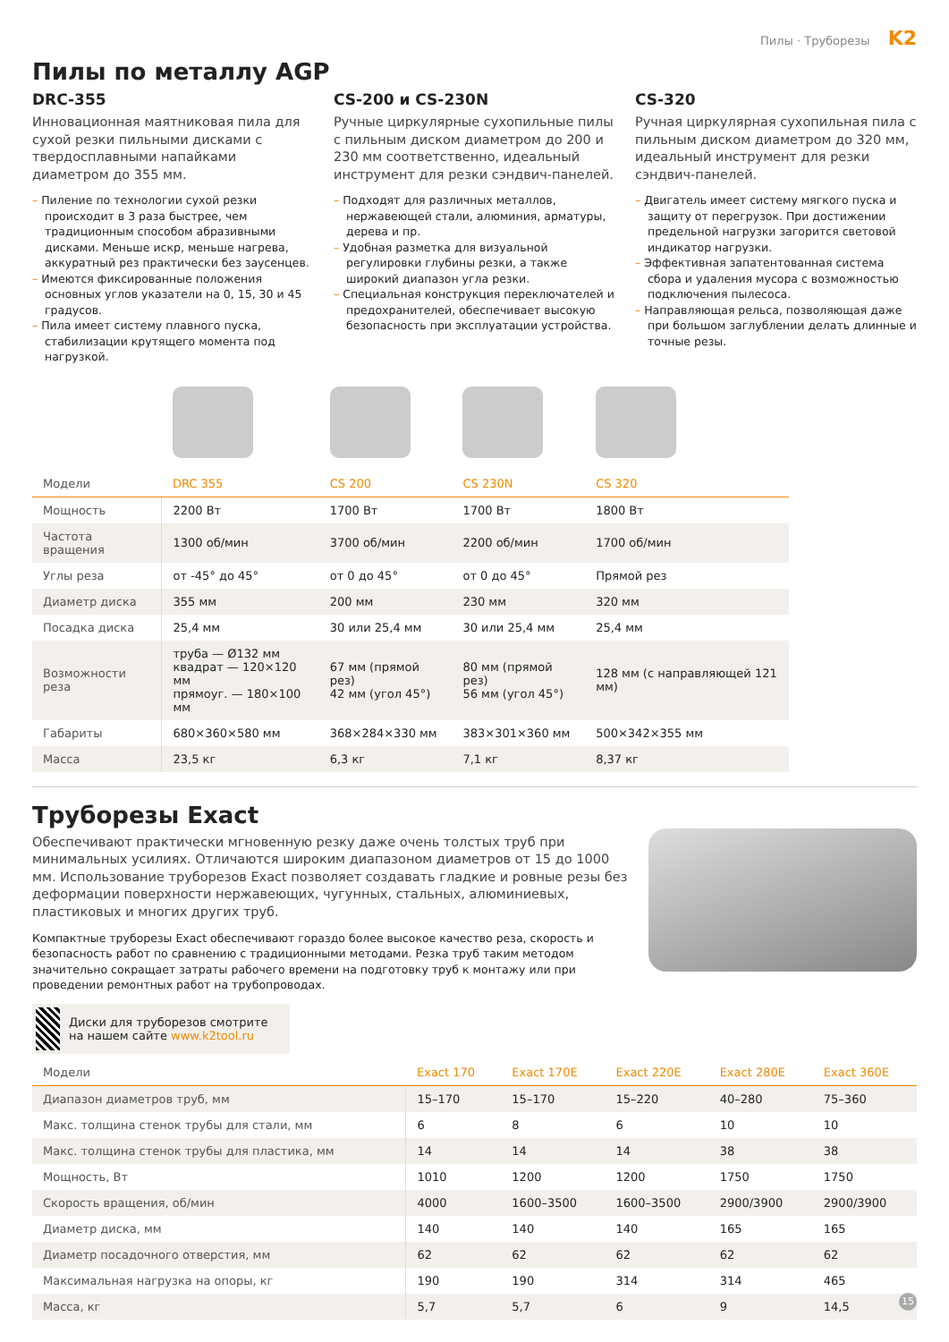Пилы · Труборезы K2
Пилы по металлу AGP
DRC-355
Инновационная маятниковая пила для сухой резки пильными дисками с твердосплавными напайками диаметром до 355 мм.
– Пиление по технологии сухой резки происходит в 3 раза быстрее, чем традиционным способом абразивными дисками. Меньше искр, меньше нагрева, аккуратный рез практически без заусенцев.
– Имеются фиксированные положения основных углов указатели на 0, 15, 30 и 45 градусов.
– Пила имеет систему плавного пуска, стабилизации крутящего момента под нагрузкой.
CS-200 и CS-230N
Ручные циркулярные сухопильные пилы с пильным диском диаметром до 200 и 230 мм соответственно, идеальный инструмент для резки сэндвич-панелей.
– Подходят для различных металлов, нержавеющей стали, алюминия, арматуры, дерева и пр.
– Удобная разметка для визуальной регулировки глубины резки, а также широкий диапазон угла резки.
– Специальная конструкция переключателей и предохранителей, обеспечивает высокую безопасность при эксплуатации устройства.
CS-320
Ручная циркулярная сухопильная пила с пильным диском диаметром до 320 мм, идеальный инструмент для резки сэндвич-панелей.
– Двигатель имеет систему мягкого пуска и защиту от перегрузок. При достижении предельной нагрузки загорится световой индикатор нагрузки.
– Эффективная запатентованная система сбора и удаления мусора с возможностью подключения пылесоса.
– Направляющая рельса, позволяющая даже при большом заглублении делать длинные и точные резы.
| Модели | DRC 355 | CS 200 | CS 230N | CS 320 |
| --- | --- | --- | --- | --- |
| Мощность | 2200 Вт | 1700 Вт | 1700 Вт | 1800 Вт |
| Частота вращения | 1300 об/мин | 3700 об/мин | 2200 об/мин | 1700 об/мин |
| Углы реза | от -45° до 45° | от 0 до 45° | от 0 до 45° | Прямой рез |
| Диаметр диска | 355 мм | 200 мм | 230 мм | 320 мм |
| Посадка диска | 25,4 мм | 30 или 25,4 мм | 30 или 25,4 мм | 25,4 мм |
| Возможности реза | труба — Ø132 мм квадрат — 120×120 мм прямоуг. — 180×100 мм | 67 мм (прямой рез) 42 мм (угол 45°) | 80 мм (прямой рез) 56 мм (угол 45°) | 128 мм (с направляющей 121 мм) |
| Габариты | 680×360×580 мм | 368×284×330 мм | 383×301×360 мм | 500×342×355 мм |
| Масса | 23,5 кг | 6,3 кг | 7,1 кг | 8,37 кг |
Труборезы Exact
Обеспечивают практически мгновенную резку даже очень толстых труб при минимальных усилиях. Отличаются широким диапазоном диаметров от 15 до 1000 мм. Использование труборезов Exact позволяет создавать гладкие и ровные резы без деформации поверхности нержавеющих, чугунных, стальных, алюминиевых, пластиковых и многих других труб.
Компактные труборезы Exact обеспечивают гораздо более высокое качество реза, скорость и безопасность работ по сравнению с традиционными методами. Резка труб таким методом значительно сокращает затраты рабочего времени на подготовку труб к монтажу или при проведении ремонтных работ на трубопроводах.
Диски для труборезов смотрите на нашем сайте www.k2tool.ru
| Модели | Exact 170 | Exact 170E | Exact 220E | Exact 280E | Exact 360E |
| --- | --- | --- | --- | --- | --- |
| Диапазон диаметров труб, мм | 15–170 | 15–170 | 15–220 | 40–280 | 75–360 |
| Макс. толщина стенок трубы для стали, мм | 6 | 8 | 6 | 10 | 10 |
| Макс. толщина стенок трубы для пластика, мм | 14 | 14 | 14 | 38 | 38 |
| Мощность, Вт | 1010 | 1200 | 1200 | 1750 | 1750 |
| Скорость вращения, об/мин | 4000 | 1600–3500 | 1600–3500 | 2900/3900 | 2900/3900 |
| Диаметр диска, мм | 140 | 140 | 140 | 165 | 165 |
| Диаметр посадочного отверстия, мм | 62 | 62 | 62 | 62 | 62 |
| Максимальная нагрузка на опоры, кг | 190 | 190 | 314 | 314 | 465 |
| Масса, кг | 5,7 | 5,7 | 6 | 9 | 14,5 |
15